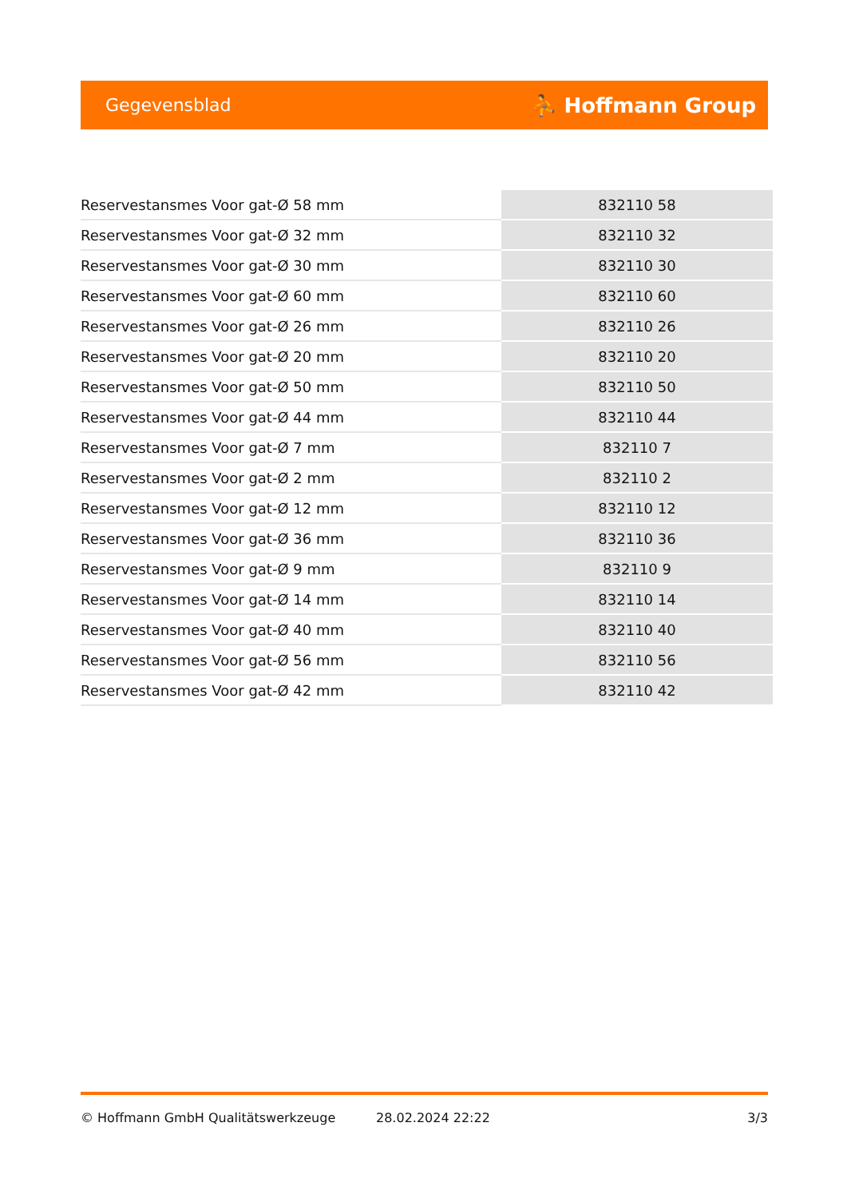Gegevensblad ⛹ Hoffmann Group
| Reservestansmes Voor gat-Ø 58 mm | 832110 58 |
| Reservestansmes Voor gat-Ø 32 mm | 832110 32 |
| Reservestansmes Voor gat-Ø 30 mm | 832110 30 |
| Reservestansmes Voor gat-Ø 60 mm | 832110 60 |
| Reservestansmes Voor gat-Ø 26 mm | 832110 26 |
| Reservestansmes Voor gat-Ø 20 mm | 832110 20 |
| Reservestansmes Voor gat-Ø 50 mm | 832110 50 |
| Reservestansmes Voor gat-Ø 44 mm | 832110 44 |
| Reservestansmes Voor gat-Ø 7 mm | 832110 7 |
| Reservestansmes Voor gat-Ø 2 mm | 832110 2 |
| Reservestansmes Voor gat-Ø 12 mm | 832110 12 |
| Reservestansmes Voor gat-Ø 36 mm | 832110 36 |
| Reservestansmes Voor gat-Ø 9 mm | 832110 9 |
| Reservestansmes Voor gat-Ø 14 mm | 832110 14 |
| Reservestansmes Voor gat-Ø 40 mm | 832110 40 |
| Reservestansmes Voor gat-Ø 56 mm | 832110 56 |
| Reservestansmes Voor gat-Ø 42 mm | 832110 42 |
© Hoffmann GmbH Qualitätswerkzeuge 28.02.2024 22:22 3/3